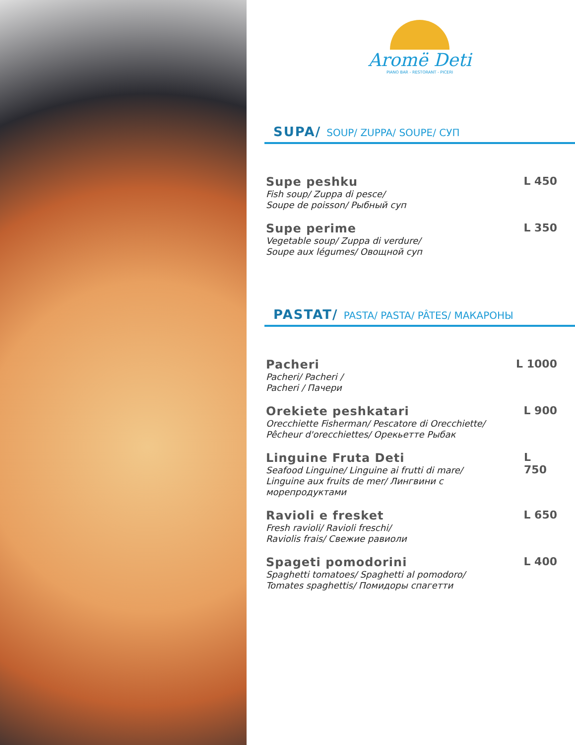Aromë Deti
PIANO BAR - RESTORANT - PICERI
SUPA/ SOUP/ ZUPPA/ SOUPE/ СУП
Supe peshku
Fish soup/ Zuppa di pesce/
Soupe de poisson/ Рыбный суп
L 450
Supe perime
Vegetable soup/ Zuppa di verdure/
Soupe aux légumes/ Овощной суп
L 350
PASTAT/ PASTA/ PASTA/ PÂTES/ МАКАРОНЫ
Pacheri
Pacheri/ Pacheri /
Pacheri / Пачери
L 1000
Orekiete peshkatari
Orecchiette Fisherman/ Pescatore di Orecchiette/
Pêcheur d'orecchiettes/ Орекьетте Рыбак
L 900
Linguine Fruta Deti
Seafood Linguine/ Linguine ai frutti di mare/
Linguine aux fruits de mer/ Лингвини с морепродуктами
L 750
Ravioli e fresket
Fresh ravioli/ Ravioli freschi/
Raviolis frais/ Свежие равиоли
L 650
Spageti pomodorini
Spaghetti tomatoes/ Spaghetti al pomodoro/
Tomates spaghettis/ Помидоры спагетти
L 400